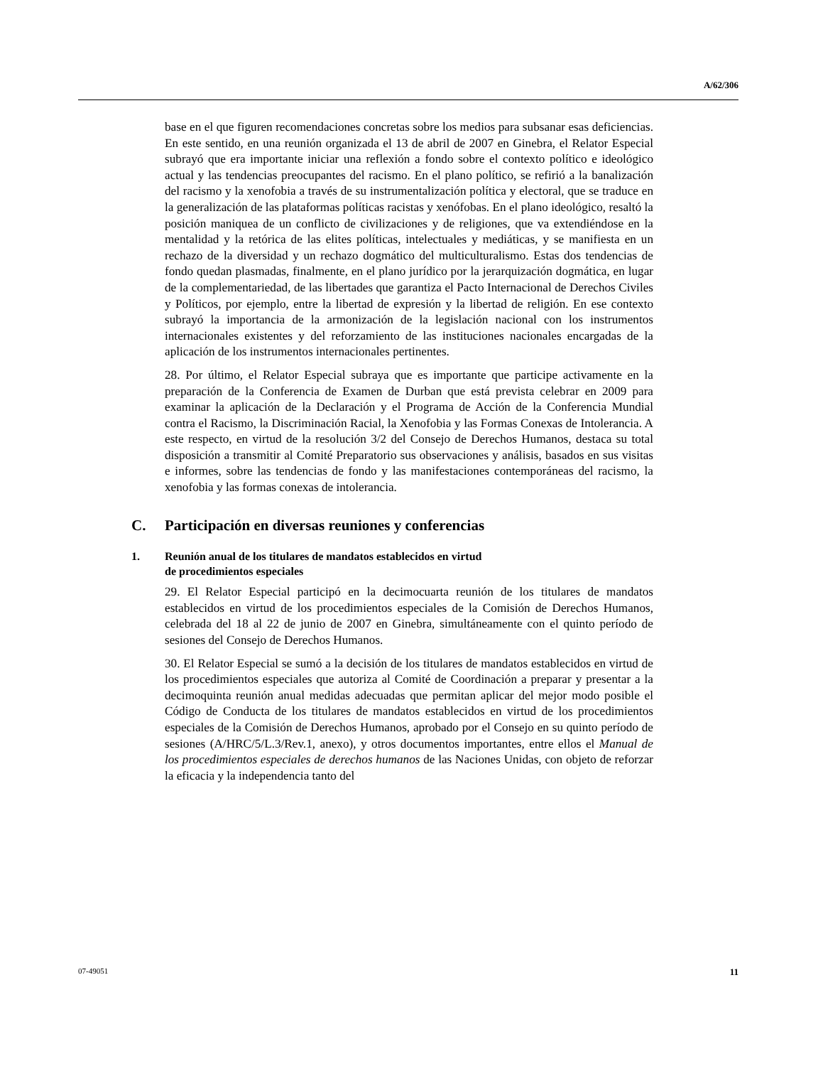A/62/306
base en el que figuren recomendaciones concretas sobre los medios para subsanar esas deficiencias. En este sentido, en una reunión organizada el 13 de abril de 2007 en Ginebra, el Relator Especial subrayó que era importante iniciar una reflexión a fondo sobre el contexto político e ideológico actual y las tendencias preocupantes del racismo. En el plano político, se refirió a la banalización del racismo y la xenofobia a través de su instrumentalización política y electoral, que se traduce en la generalización de las plataformas políticas racistas y xenófobas. En el plano ideológico, resaltó la posición maniquea de un conflicto de civilizaciones y de religiones, que va extendiéndose en la mentalidad y la retórica de las elites políticas, intelectuales y mediáticas, y se manifiesta en un rechazo de la diversidad y un rechazo dogmático del multiculturalismo. Estas dos tendencias de fondo quedan plasmadas, finalmente, en el plano jurídico por la jerarquización dogmática, en lugar de la complementariedad, de las libertades que garantiza el Pacto Internacional de Derechos Civiles y Políticos, por ejemplo, entre la libertad de expresión y la libertad de religión. En ese contexto subrayó la importancia de la armonización de la legislación nacional con los instrumentos internacionales existentes y del reforzamiento de las instituciones nacionales encargadas de la aplicación de los instrumentos internacionales pertinentes.
28. Por último, el Relator Especial subraya que es importante que participe activamente en la preparación de la Conferencia de Examen de Durban que está prevista celebrar en 2009 para examinar la aplicación de la Declaración y el Programa de Acción de la Conferencia Mundial contra el Racismo, la Discriminación Racial, la Xenofobia y las Formas Conexas de Intolerancia. A este respecto, en virtud de la resolución 3/2 del Consejo de Derechos Humanos, destaca su total disposición a transmitir al Comité Preparatorio sus observaciones y análisis, basados en sus visitas e informes, sobre las tendencias de fondo y las manifestaciones contemporáneas del racismo, la xenofobia y las formas conexas de intolerancia.
C. Participación en diversas reuniones y conferencias
1. Reunión anual de los titulares de mandatos establecidos en virtud
de procedimientos especiales
29. El Relator Especial participó en la decimocuarta reunión de los titulares de mandatos establecidos en virtud de los procedimientos especiales de la Comisión de Derechos Humanos, celebrada del 18 al 22 de junio de 2007 en Ginebra, simultáneamente con el quinto período de sesiones del Consejo de Derechos Humanos.
30. El Relator Especial se sumó a la decisión de los titulares de mandatos establecidos en virtud de los procedimientos especiales que autoriza al Comité de Coordinación a preparar y presentar a la decimoquinta reunión anual medidas adecuadas que permitan aplicar del mejor modo posible el Código de Conducta de los titulares de mandatos establecidos en virtud de los procedimientos especiales de la Comisión de Derechos Humanos, aprobado por el Consejo en su quinto período de sesiones (A/HRC/5/L.3/Rev.1, anexo), y otros documentos importantes, entre ellos el Manual de los procedimientos especiales de derechos humanos de las Naciones Unidas, con objeto de reforzar la eficacia y la independencia tanto del
07-49051 11